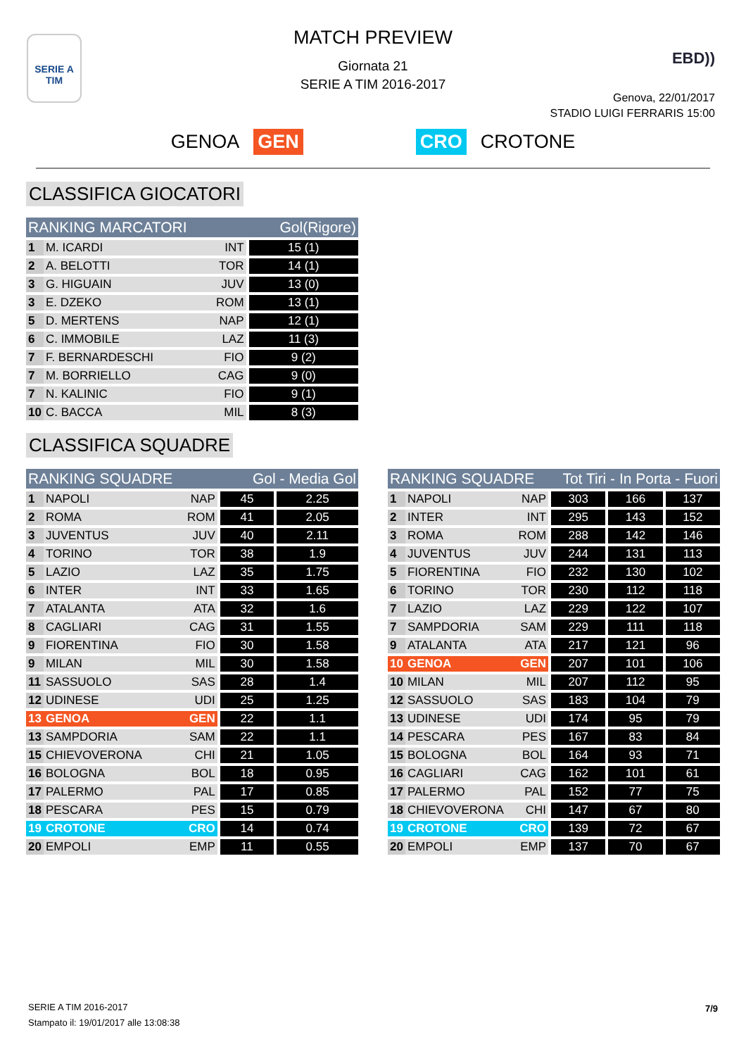SERIE A
TIM
EBD))
MATCH PREVIEW
Giornata 21
SERIE A TIM 2016-2017
Genova, 22/01/2017
STADIO LUIGI FERRARIS 15:00
GENOA GEN CRO CROTONE
CLASSIFICA GIOCATORI
| RANKING MARCATORI | | | Gol(Rigore) |
| --- | --- | --- | --- |
| 1 | M. ICARDI | INT | 15 (1) |
| 2 | A. BELOTTI | TOR | 14 (1) |
| 3 | G. HIGUAIN | JUV | 13 (0) |
| 3 | E. DZEKO | ROM | 13 (1) |
| 5 | D. MERTENS | NAP | 12 (1) |
| 6 | C. IMMOBILE | LAZ | 11 (3) |
| 7 | F. BERNARDESCHI | FIO | 9 (2) |
| 7 | M. BORRIELLO | CAG | 9 (0) |
| 7 | N. KALINIC | FIO | 9 (1) |
| 10 | C. BACCA | MIL | 8 (3) |
CLASSIFICA SQUADRE
| RANKING SQUADRE | | | Gol - Media Gol | |
| --- | --- | --- | --- | --- |
| 1 | NAPOLI | NAP | 45 | 2.25 |
| 2 | ROMA | ROM | 41 | 2.05 |
| 3 | JUVENTUS | JUV | 40 | 2.11 |
| 4 | TORINO | TOR | 38 | 1.9 |
| 5 | LAZIO | LAZ | 35 | 1.75 |
| 6 | INTER | INT | 33 | 1.65 |
| 7 | ATALANTA | ATA | 32 | 1.6 |
| 8 | CAGLIARI | CAG | 31 | 1.55 |
| 9 | FIORENTINA | FIO | 30 | 1.58 |
| 9 | MILAN | MIL | 30 | 1.58 |
| 11 | SASSUOLO | SAS | 28 | 1.4 |
| 12 | UDINESE | UDI | 25 | 1.25 |
| 13 | GENOA | GEN | 22 | 1.1 |
| 13 | SAMPDORIA | SAM | 22 | 1.1 |
| 15 | CHIEVOVERONA | CHI | 21 | 1.05 |
| 16 | BOLOGNA | BOL | 18 | 0.95 |
| 17 | PALERMO | PAL | 17 | 0.85 |
| 18 | PESCARA | PES | 15 | 0.79 |
| 19 | CROTONE | CRO | 14 | 0.74 |
| 20 | EMPOLI | EMP | 11 | 0.55 |
| RANKING SQUADRE | | | Tot Tiri - In Porta - Fuori | | |
| --- | --- | --- | --- | --- | --- |
| 1 | NAPOLI | NAP | 303 | 166 | 137 |
| 2 | INTER | INT | 295 | 143 | 152 |
| 3 | ROMA | ROM | 288 | 142 | 146 |
| 4 | JUVENTUS | JUV | 244 | 131 | 113 |
| 5 | FIORENTINA | FIO | 232 | 130 | 102 |
| 6 | TORINO | TOR | 230 | 112 | 118 |
| 7 | LAZIO | LAZ | 229 | 122 | 107 |
| 7 | SAMPDORIA | SAM | 229 | 111 | 118 |
| 9 | ATALANTA | ATA | 217 | 121 | 96 |
| 10 | GENOA | GEN | 207 | 101 | 106 |
| 10 | MILAN | MIL | 207 | 112 | 95 |
| 12 | SASSUOLO | SAS | 183 | 104 | 79 |
| 13 | UDINESE | UDI | 174 | 95 | 79 |
| 14 | PESCARA | PES | 167 | 83 | 84 |
| 15 | BOLOGNA | BOL | 164 | 93 | 71 |
| 16 | CAGLIARI | CAG | 162 | 101 | 61 |
| 17 | PALERMO | PAL | 152 | 77 | 75 |
| 18 | CHIEVOVERONA | CHI | 147 | 67 | 80 |
| 19 | CROTONE | CRO | 139 | 72 | 67 |
| 20 | EMPOLI | EMP | 137 | 70 | 67 |
SERIE A TIM 2016-2017
Stampato il: 19/01/2017 alle 13:08:38
7/9